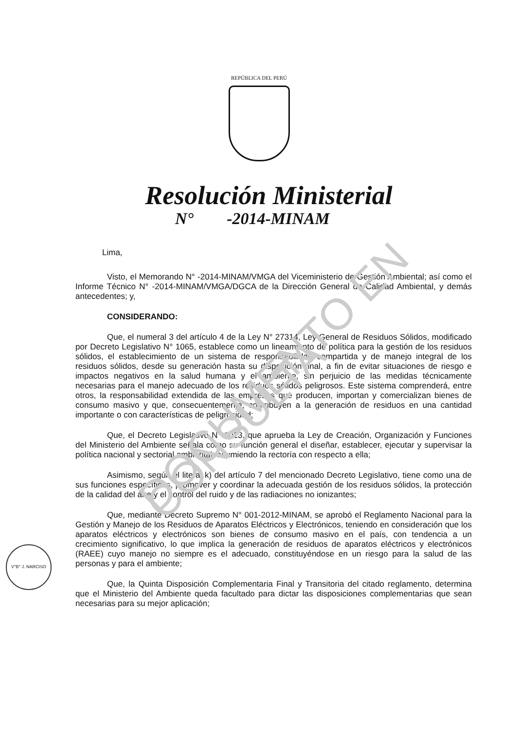DOCUMENTO EN CONSULTA
REPÚBLICA DEL PERÚ
Resolución Ministerial
N° -2014-MINAM
Lima,
Visto, el Memorando N° -2014-MINAM/VMGA del Viceministerio de Gestión Ambiental; así como el Informe Técnico N° -2014-MINAM/VMGA/DGCA de la Dirección General de Calidad Ambiental, y demás antecedentes; y,
CONSIDERANDO:
Que, el numeral 3 del artículo 4 de la Ley N° 27314, Ley General de Residuos Sólidos, modificado por Decreto Legislativo N° 1065, establece como un lineamiento de política para la gestión de los residuos sólidos, el establecimiento de un sistema de responsabilidad compartida y de manejo integral de los residuos sólidos, desde su generación hasta su disposición final, a fin de evitar situaciones de riesgo e impactos negativos en la salud humana y el ambiente, sin perjuicio de las medidas técnicamente necesarias para el manejo adecuado de los residuos sólidos peligrosos. Este sistema comprenderá, entre otros, la responsabilidad extendida de las empresas que producen, importan y comercializan bienes de consumo masivo y que, consecuentemente, contribuyen a la generación de residuos en una cantidad importante o con características de peligrosidad;
Que, el Decreto Legislativo N° 1013, que aprueba la Ley de Creación, Organización y Funciones del Ministerio del Ambiente señala como su función general el diseñar, establecer, ejecutar y supervisar la política nacional y sectorial ambiental, asumiendo la rectoría con respecto a ella;
Asimismo, según el literal k) del artículo 7 del mencionado Decreto Legislativo, tiene como una de sus funciones específicas, promover y coordinar la adecuada gestión de los residuos sólidos, la protección de la calidad del aire y el control del ruido y de las radiaciones no ionizantes;
Que, mediante Decreto Supremo N° 001-2012-MINAM, se aprobó el Reglamento Nacional para la Gestión y Manejo de los Residuos de Aparatos Eléctricos y Electrónicos, teniendo en consideración que los aparatos eléctricos y electrónicos son bienes de consumo masivo en el país, con tendencia a un crecimiento significativo, lo que implica la generación de residuos de aparatos eléctricos y electrónicos (RAEE) cuyo manejo no siempre es el adecuado, constituyéndose en un riesgo para la salud de las personas y para el ambiente;
Que, la Quinta Disposición Complementaria Final y Transitoria del citado reglamento, determina que el Ministerio del Ambiente queda facultado para dictar las disposiciones complementarias que sean necesarias para su mejor aplicación;
V°B° J. NARCISO